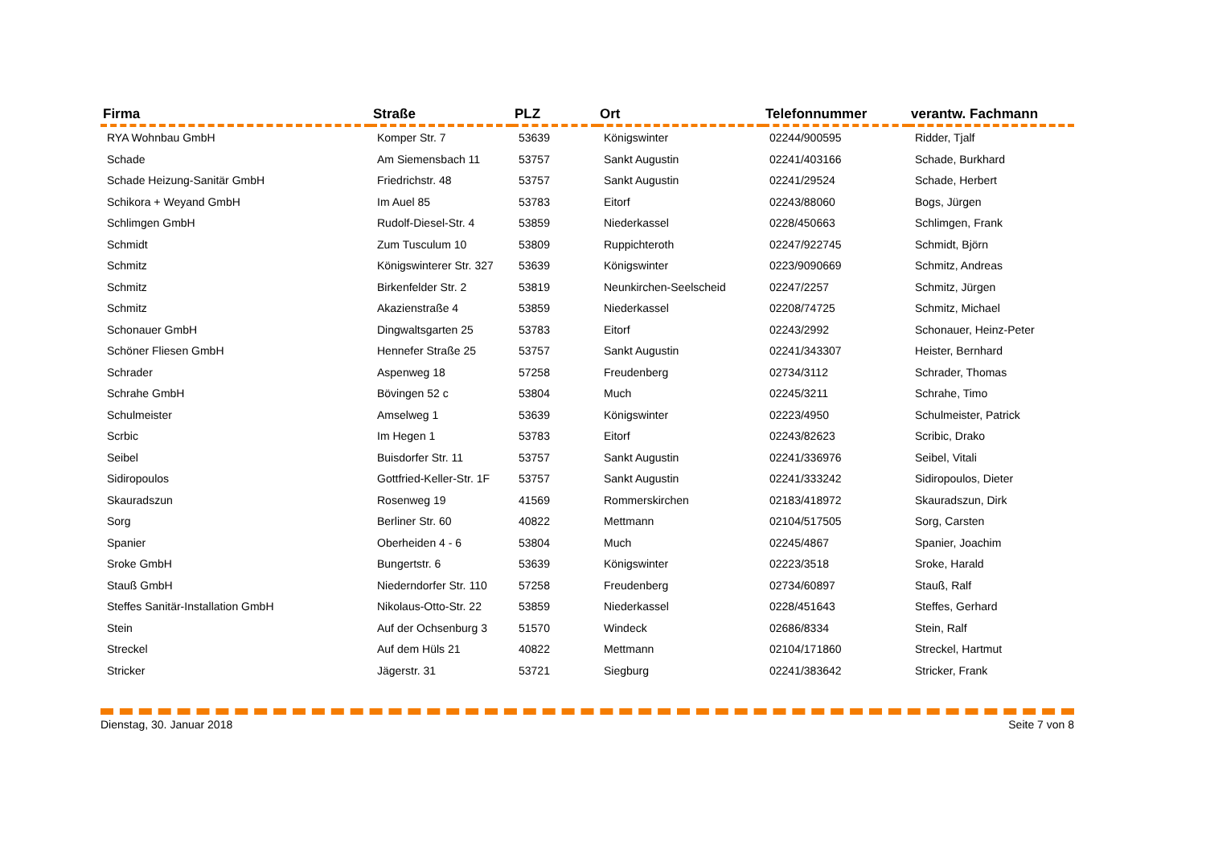| Firma | Straße | PLZ | Ort | Telefonnummer | verantw. Fachmann |
| --- | --- | --- | --- | --- | --- |
| RYA Wohnbau GmbH | Komper Str. 7 | 53639 | Königswinter | 02244/900595 | Ridder, Tjalf |
| Schade | Am Siemensbach 11 | 53757 | Sankt Augustin | 02241/403166 | Schade, Burkhard |
| Schade Heizung-Sanitär GmbH | Friedrichstr. 48 | 53757 | Sankt Augustin | 02241/29524 | Schade, Herbert |
| Schikora + Weyand GmbH | Im Auel 85 | 53783 | Eitorf | 02243/88060 | Bogs, Jürgen |
| Schlimgen GmbH | Rudolf-Diesel-Str. 4 | 53859 | Niederkassel | 0228/450663 | Schlimgen, Frank |
| Schmidt | Zum Tusculum 10 | 53809 | Ruppichteroth | 02247/922745 | Schmidt, Björn |
| Schmitz | Königswinterer Str. 327 | 53639 | Königswinter | 0223/9090669 | Schmitz, Andreas |
| Schmitz | Birkenfelder Str. 2 | 53819 | Neunkirchen-Seelscheid | 02247/2257 | Schmitz, Jürgen |
| Schmitz | Akazienstraße 4 | 53859 | Niederkassel | 02208/74725 | Schmitz, Michael |
| Schonauer GmbH | Dingwaltsgarten 25 | 53783 | Eitorf | 02243/2992 | Schonauer, Heinz-Peter |
| Schöner Fliesen GmbH | Hennefer Straße 25 | 53757 | Sankt Augustin | 02241/343307 | Heister, Bernhard |
| Schrader | Aspenweg 18 | 57258 | Freudenberg | 02734/3112 | Schrader, Thomas |
| Schrahe GmbH | Bövingen 52 c | 53804 | Much | 02245/3211 | Schrahe, Timo |
| Schulmeister | Amselweg 1 | 53639 | Königswinter | 02223/4950 | Schulmeister, Patrick |
| Scrbic | Im Hegen 1 | 53783 | Eitorf | 02243/82623 | Scribic, Drako |
| Seibel | Buisdorfer Str. 11 | 53757 | Sankt Augustin | 02241/336976 | Seibel, Vitali |
| Sidiropoulos | Gottfried-Keller-Str. 1F | 53757 | Sankt Augustin | 02241/333242 | Sidiropoulos, Dieter |
| Skauradszun | Rosenweg 19 | 41569 | Rommerskirchen | 02183/418972 | Skauradszun, Dirk |
| Sorg | Berliner Str. 60 | 40822 | Mettmann | 02104/517505 | Sorg, Carsten |
| Spanier | Oberheiden 4 - 6 | 53804 | Much | 02245/4867 | Spanier, Joachim |
| Sroke GmbH | Bungertstr. 6 | 53639 | Königswinter | 02223/3518 | Sroke, Harald |
| Stauß GmbH | Niederndorfer Str. 110 | 57258 | Freudenberg | 02734/60897 | Stauß, Ralf |
| Steffes Sanitär-Installation GmbH | Nikolaus-Otto-Str. 22 | 53859 | Niederkassel | 0228/451643 | Steffes, Gerhard |
| Stein | Auf der Ochsenburg 3 | 51570 | Windeck | 02686/8334 | Stein, Ralf |
| Streckel | Auf dem Hüls 21 | 40822 | Mettmann | 02104/171860 | Streckel, Hartmut |
| Stricker | Jägerstr. 31 | 53721 | Siegburg | 02241/383642 | Stricker, Frank |
Dienstag, 30. Januar 2018 Seite 7 von 8